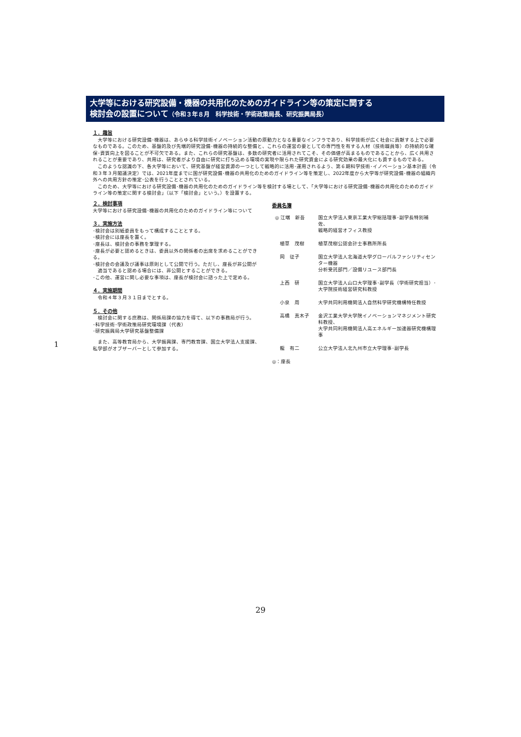大学等における研究設備・機器の共用化のためのガイドライン等の策定に関する
検討会の設置について（令和３年８月　科学技術・学術政策局長、研究振興局長）
１．趣旨
　大学等における研究設備･機器は、あらゆる科学技術イノベーション活動の原動力となる重要なインフラであり、科学技術が広く社会に貢献する上で必要なものである。このため、基盤的及び先端的研究設備･機器の持続的な整備と、これらの運営の要としての専門性を有する人材（技術職員等）の持続的な確保･資質向上を図ることが不可欠である。また、これらの研究基盤は、多数の研究者に活用されてこそ、その価値が高まるものであることから、広く共用されることが重要であり、共用は、研究者がより自由に研究に打ち込める環境の実現や限られた研究資金による研究効果の最大化にも資するものである。
　このような認識の下、各大学等において、研究基盤が経営資源の一つとして戦略的に活用･運用されるよう、第６期科学技術･イノベーション基本計画（令和３年３月閣議決定）では、2021年度までに国が研究設備･機器の共用化のためのガイドライン等を策定し、2022年度から大学等が研究設備･機器の組織内外への共用方針の策定･公表を行うこととされている。
　このため、大学等における研究設備･機器の共用化のためのガイドライン等を検討する場として、「大学等における研究設備･機器の共用化のためのガイドライン等の策定に関する検討会」（以下「検討会」という。）を設置する。
２．検討事項
大学等における研究設備･機器の共用化のためのガイドライン等について
３．実施方法
･検討会は別紙委員をもって構成することとする。
･検討会には座長を置く。
･座長は、検討会の事務を掌理する。
･座長が必要と認めるときは、委員以外の関係者の出席を求めることができる。
･検討会の会議及び議事は原則として公開で行う。ただし、座長が非公開が
　適当であると認める場合には、非公開とすることができる。
･この他、運営に関し必要な事項は、座長が検討会に諮った上で定める。
４．実施期間
　令和４年３月３１日までとする。
５．その他
　検討会に関する庶務は、関係局課の協力を得て、以下の事務局が行う。
･科学技術･学術政策局研究環境課（代表）
･研究振興局大学研究基盤整備課
　また、高等教育局から、大学振興課、専門教育課、国立大学法人支援課、私学部がオブザーバーとして参加する。
委員名簿
| ◎ 江端 新吾 | 国立大学法人東京工業大学総括理事･副学長特別補佐、 戦略的経営オフィス教授 |
| 植草 茂樹 | 植草茂樹公認会計士事務所所長 |
| 岡 征子 | 国立大学法人北海道大学グローバルファシリティセンター機器 分析受託部門／設備リユース部門長 |
| 上西 研 | 国立大学法人山口大学理事･副学長（学術研究担当）･ 大学院技術経営研究科教授 |
| 小泉 周 | 大学共同利用機関法人自然科学研究機構特任教授 |
| 高橋 真木子 | 金沢工業大学大学院イノベーションマネジメント研究科教授、 大学共同利用機関法人高エネルギー加速器研究機構理事 |
| 龍 有二 | 公立大学法人北九州市立大学理事･副学長 |
◎：座長
1
29